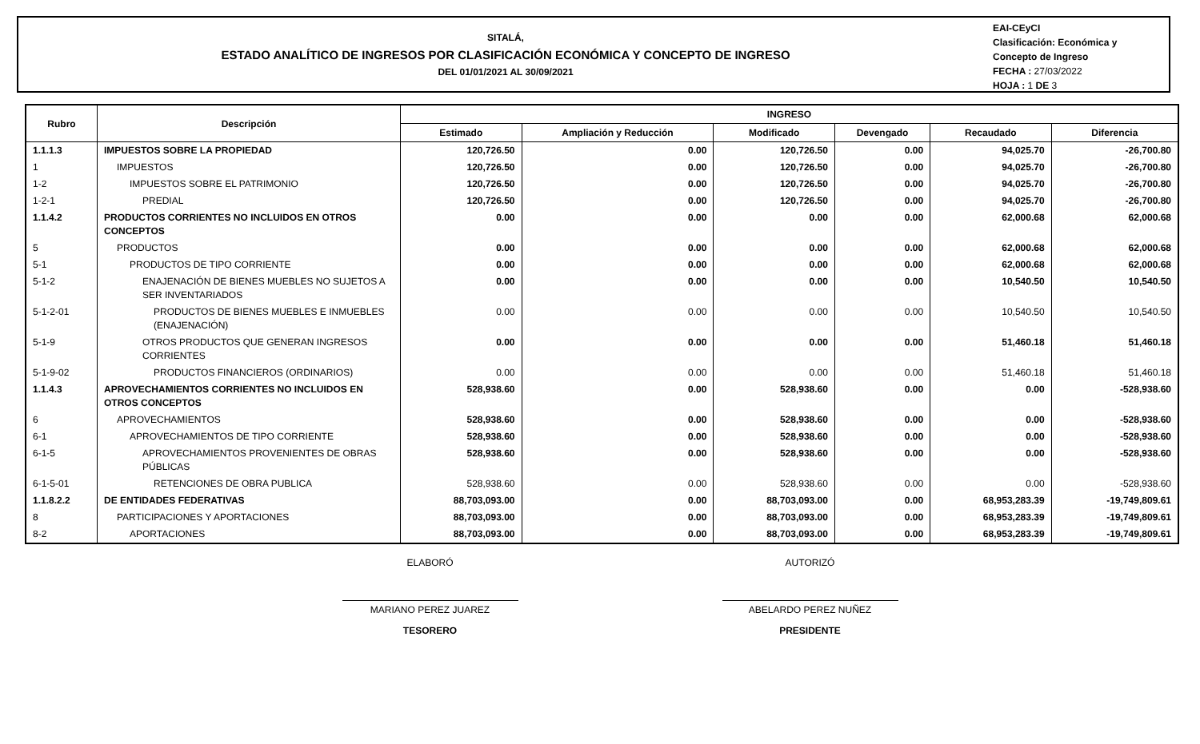SITALÁ,
ESTADO ANALÍTICO DE INGRESOS POR CLASIFICACIÓN ECONÓMICA Y CONCEPTO DE INGRESO
DEL 01/01/2021 AL 30/09/2021
EAI-CEyCI
Clasificación: Económica y
Concepto de Ingreso
FECHA : 27/03/2022
HOJA : 1 DE 3
| Rubro | Descripción | INGRESO | | | | | |
| --- | --- | --- | --- | --- | --- | --- | --- |
| | | Estimado | Ampliación y Reducción | Modificado | Devengado | Recaudado | Diferencia |
| 1.1.1.3 | IMPUESTOS SOBRE LA PROPIEDAD | 120,726.50 | 0.00 | 120,726.50 | 0.00 | 94,025.70 | -26,700.80 |
| 1 | IMPUESTOS | 120,726.50 | 0.00 | 120,726.50 | 0.00 | 94,025.70 | -26,700.80 |
| 1-2 | IMPUESTOS SOBRE EL PATRIMONIO | 120,726.50 | 0.00 | 120,726.50 | 0.00 | 94,025.70 | -26,700.80 |
| 1-2-1 | PREDIAL | 120,726.50 | 0.00 | 120,726.50 | 0.00 | 94,025.70 | -26,700.80 |
| 1.1.4.2 | PRODUCTOS CORRIENTES NO INCLUIDOS EN OTROS CONCEPTOS | 0.00 | 0.00 | 0.00 | 0.00 | 62,000.68 | 62,000.68 |
| 5 | PRODUCTOS | 0.00 | 0.00 | 0.00 | 0.00 | 62,000.68 | 62,000.68 |
| 5-1 | PRODUCTOS DE TIPO CORRIENTE | 0.00 | 0.00 | 0.00 | 0.00 | 62,000.68 | 62,000.68 |
| 5-1-2 | ENAJENACIÓN DE BIENES MUEBLES NO SUJETOS A SER INVENTARIADOS | 0.00 | 0.00 | 0.00 | 0.00 | 10,540.50 | 10,540.50 |
| 5-1-2-01 | PRODUCTOS DE BIENES MUEBLES E INMUEBLES (ENAJENACIÓN) | 0.00 | 0.00 | 0.00 | 0.00 | 10,540.50 | 10,540.50 |
| 5-1-9 | OTROS PRODUCTOS QUE GENERAN INGRESOS CORRIENTES | 0.00 | 0.00 | 0.00 | 0.00 | 51,460.18 | 51,460.18 |
| 5-1-9-02 | PRODUCTOS FINANCIEROS (ORDINARIOS) | 0.00 | 0.00 | 0.00 | 0.00 | 51,460.18 | 51,460.18 |
| 1.1.4.3 | APROVECHAMIENTOS CORRIENTES NO INCLUIDOS EN OTROS CONCEPTOS | 528,938.60 | 0.00 | 528,938.60 | 0.00 | 0.00 | -528,938.60 |
| 6 | APROVECHAMIENTOS | 528,938.60 | 0.00 | 528,938.60 | 0.00 | 0.00 | -528,938.60 |
| 6-1 | APROVECHAMIENTOS DE TIPO CORRIENTE | 528,938.60 | 0.00 | 528,938.60 | 0.00 | 0.00 | -528,938.60 |
| 6-1-5 | APROVECHAMIENTOS PROVENIENTES DE OBRAS PÚBLICAS | 528,938.60 | 0.00 | 528,938.60 | 0.00 | 0.00 | -528,938.60 |
| 6-1-5-01 | RETENCIONES DE OBRA PUBLICA | 528,938.60 | 0.00 | 528,938.60 | 0.00 | 0.00 | -528,938.60 |
| 1.1.8.2.2 | DE ENTIDADES FEDERATIVAS | 88,703,093.00 | 0.00 | 88,703,093.00 | 0.00 | 68,953,283.39 | -19,749,809.61 |
| 8 | PARTICIPACIONES Y APORTACIONES | 88,703,093.00 | 0.00 | 88,703,093.00 | 0.00 | 68,953,283.39 | -19,749,809.61 |
| 8-2 | APORTACIONES | 88,703,093.00 | 0.00 | 88,703,093.00 | 0.00 | 68,953,283.39 | -19,749,809.61 |
ELABORÓ
MARIANO PEREZ JUAREZ
TESORERO
AUTORIZÓ
ABELARDO PEREZ NUÑEZ
PRESIDENTE